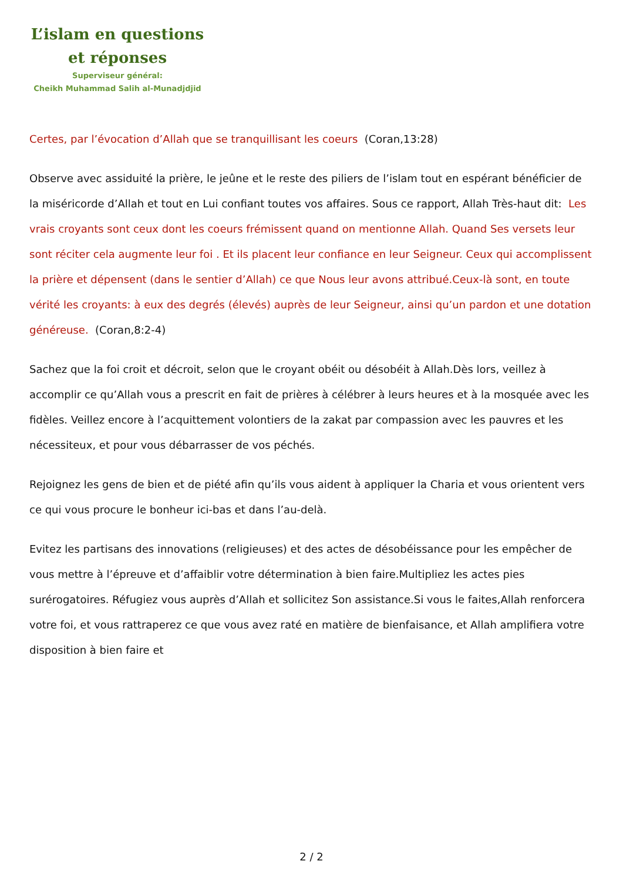L’islam en questions
et réponses
Superviseur général:
Cheikh Muhammad Salih al-Munadjdjid
Certes, par l’évocation d’Allah que se tranquillisant les coeurs (Coran,13:28)
Observe avec assiduité la prière, le jeûne et le reste des piliers de l’islam tout en espérant bénéficier de la miséricorde d’Allah et tout en Lui confiant toutes vos affaires. Sous ce rapport, Allah Très-haut dit: Les vrais croyants sont ceux dont les coeurs frémissent quand on mentionne Allah. Quand Ses versets leur sont réciter cela augmente leur foi . Et ils placent leur confiance en leur Seigneur. Ceux qui accomplissent la prière et dépensent (dans le sentier d’Allah) ce que Nous leur avons attribué.Ceux-là sont, en toute vérité les croyants: à eux des degrés (élevés) auprès de leur Seigneur, ainsi qu’un pardon et une dotation généreuse. (Coran,8:2-4)
Sachez que la foi croit et décroit, selon que le croyant obéit ou désobéit à Allah.Dès lors, veillez à accomplir ce qu’Allah vous a prescrit en fait de prières à célébrer à leurs heures et à la mosquée avec les fidèles. Veillez encore à l’acquittement volontiers de la zakat par compassion avec les pauvres et les nécessiteux, et pour vous débarrasser de vos péchés.
Rejoignez les gens de bien et de piété afin qu’ils vous aident à appliquer la Charia et vous orientent vers ce qui vous procure le bonheur ici-bas et dans l’au-delà.
Evitez les partisans des innovations (religieuses) et des actes de désobéissance pour les empêcher de vous mettre à l’épreuve et d’affaiblir votre détermination à bien faire.Multipliez les actes pies surérogatoires. Réfugiez vous auprès d’Allah et sollicitez Son assistance.Si vous le faites,Allah renforcera votre foi, et vous rattraperez ce que vous avez raté en matière de bienfaisance, et Allah amplifiera votre disposition à bien faire et
2 / 2